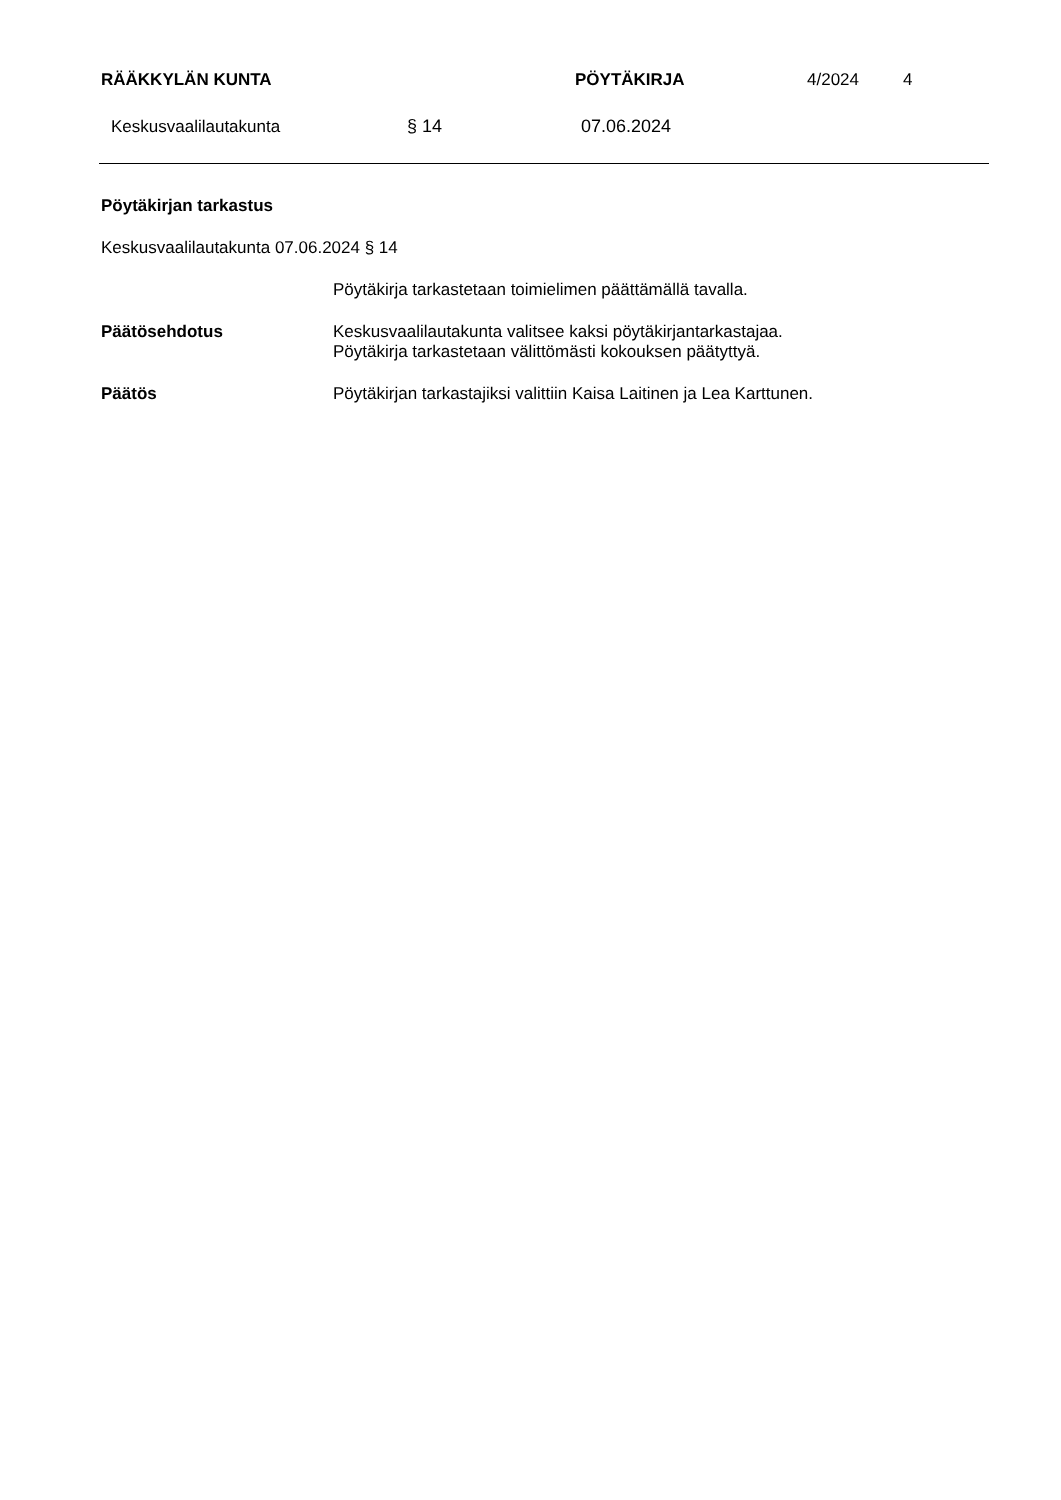RÄÄKKYLÄN KUNTA PÖYTÄKIRJA 4/2024 4
Keskusvaalilautakunta § 14 07.06.2024
Pöytäkirjan tarkastus
Keskusvaalilautakunta 07.06.2024 § 14
Pöytäkirja tarkastetaan toimielimen päättämällä tavalla.
Päätösehdotus Keskusvaalilautakunta valitsee kaksi pöytäkirjantarkastajaa.
Pöytäkirja tarkastetaan välittömästi kokouksen päätyttyä.
Päätös Pöytäkirjan tarkastajiksi valittiin Kaisa Laitinen ja Lea Karttunen.